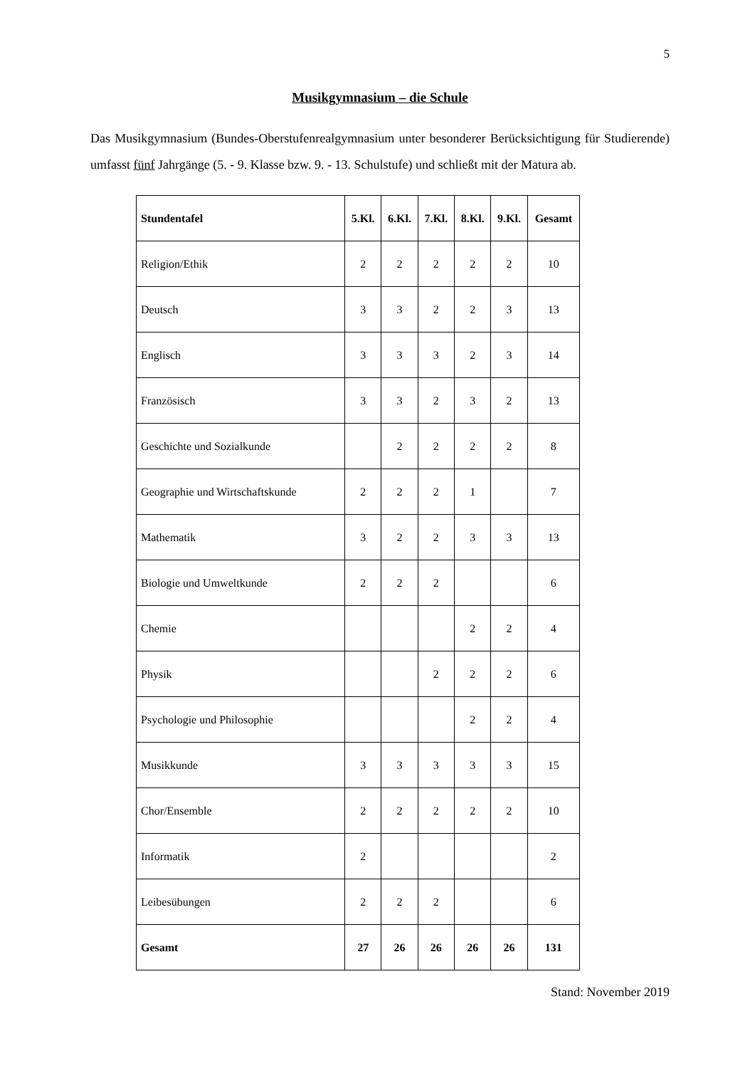5
Musikgymnasium – die Schule
Das Musikgymnasium (Bundes-Oberstufenrealgymnasium unter besonderer Berücksichtigung für Studierende) umfasst fünf Jahrgänge (5. - 9. Klasse bzw. 9. - 13. Schulstufe) und schließt mit der Matura ab.
| Stundentafel | 5.Kl. | 6.Kl. | 7.Kl. | 8.Kl. | 9.Kl. | Gesamt |
| --- | --- | --- | --- | --- | --- | --- |
| Religion/Ethik | 2 | 2 | 2 | 2 | 2 | 10 |
| Deutsch | 3 | 3 | 2 | 2 | 3 | 13 |
| Englisch | 3 | 3 | 3 | 2 | 3 | 14 |
| Französisch | 3 | 3 | 2 | 3 | 2 | 13 |
| Geschichte und Sozialkunde | | 2 | 2 | 2 | 2 | 8 |
| Geographie und Wirtschaftskunde | 2 | 2 | 2 | 1 | | 7 |
| Mathematik | 3 | 2 | 2 | 3 | 3 | 13 |
| Biologie und Umweltkunde | 2 | 2 | 2 | | | 6 |
| Chemie | | | | 2 | 2 | 4 |
| Physik | | | 2 | 2 | 2 | 6 |
| Psychologie und Philosophie | | | | 2 | 2 | 4 |
| Musikkunde | 3 | 3 | 3 | 3 | 3 | 15 |
| Chor/Ensemble | 2 | 2 | 2 | 2 | 2 | 10 |
| Informatik | 2 | | | | | 2 |
| Leibesübungen | 2 | 2 | 2 | | | 6 |
| Gesamt | 27 | 26 | 26 | 26 | 26 | 131 |
Stand: November 2019